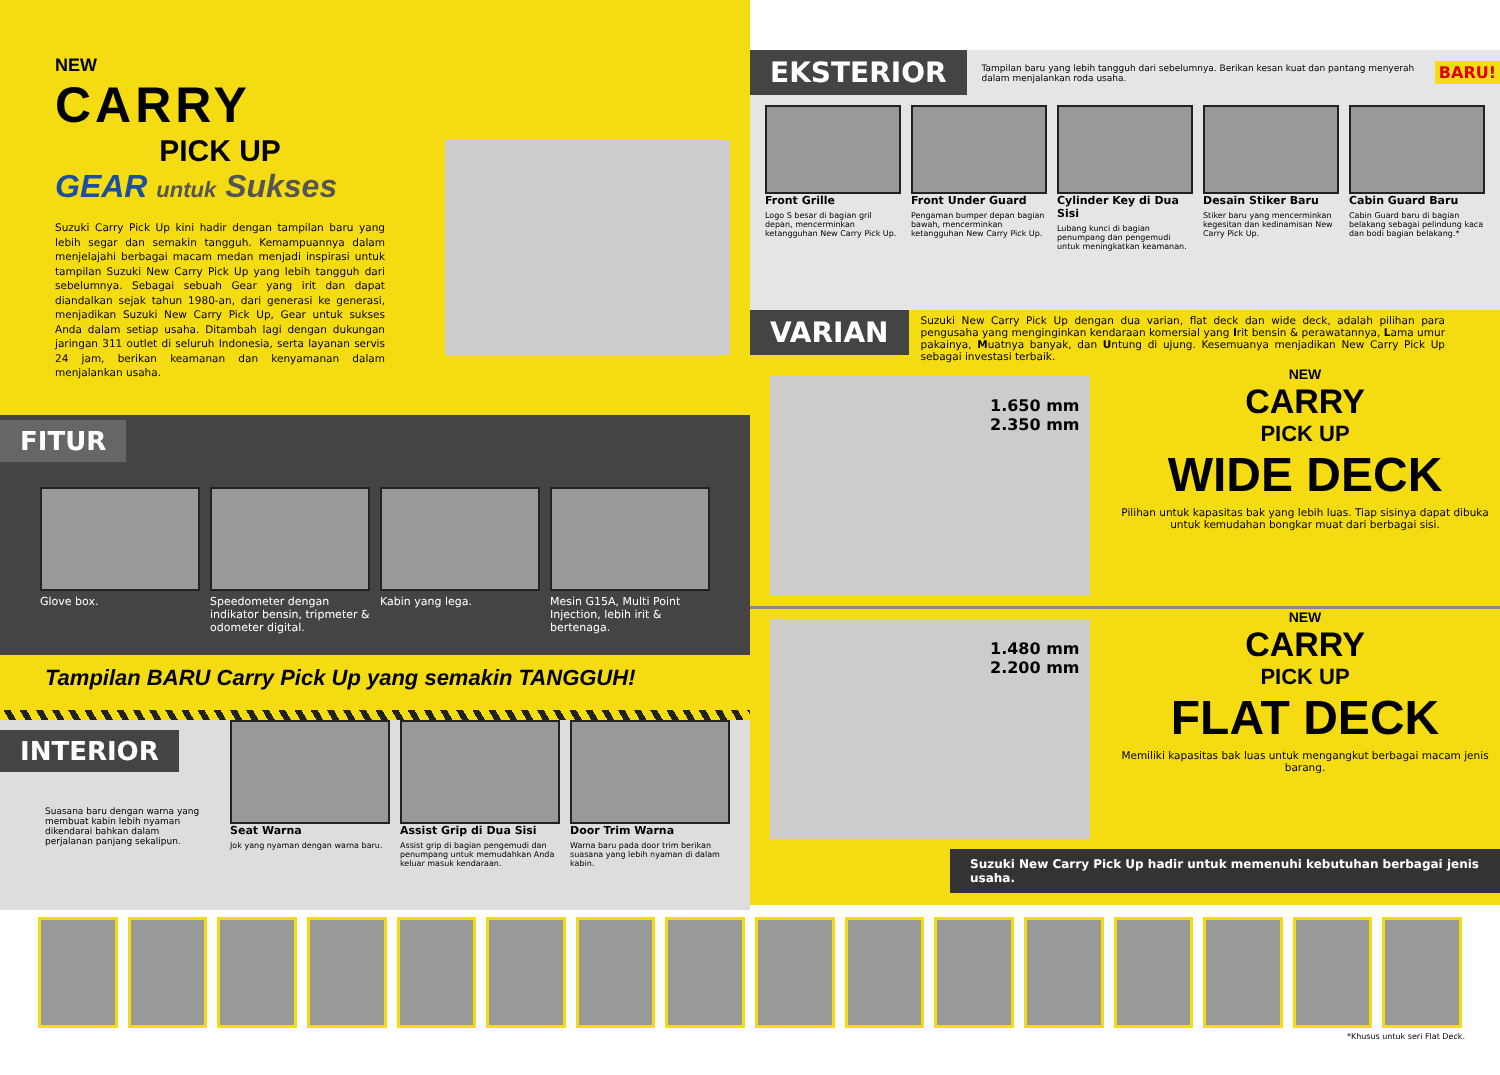NEW
CARRY
PICK UP
GEAR untuk Sukses
Suzuki Carry Pick Up kini hadir dengan tampilan baru yang lebih segar dan semakin tangguh. Kemampuannya dalam menjelajahi berbagai macam medan menjadi inspirasi untuk tampilan Suzuki New Carry Pick Up yang lebih tangguh dari sebelumnya. Sebagai sebuah Gear yang irit dan dapat diandalkan sejak tahun 1980-an, dari generasi ke generasi, menjadikan Suzuki New Carry Pick Up, Gear untuk sukses Anda dalam setiap usaha. Ditambah lagi dengan dukungan jaringan 311 outlet di seluruh Indonesia, serta layanan servis 24 jam, berikan keamanan dan kenyamanan dalam menjalankan usaha.
FITUR
Glove box. Speedometer dengan indikator bensin, tripmeter & odometer digital.
Kabin yang lega. Mesin G15A, Multi Point Injection, lebih irit & bertenaga.
Tampilan BARU Carry Pick Up yang semakin TANGGUH!
INTERIOR
Suasana baru dengan warna yang membuat kabin lebih nyaman dikendarai bahkan dalam perjalanan panjang sekalipun.
Seat Warna
Jok yang nyaman dengan warna baru.
Assist Grip di Dua Sisi
Assist grip di bagian pengemudi dan penumpang untuk memudahkan Anda keluar masuk kendaraan.
Door Trim Warna
Warna baru pada door trim berikan suasana yang lebih nyaman di dalam kabin.
EKSTERIOR
Tampilan baru yang lebih tangguh dari sebelumnya. Berikan kesan kuat dan pantang menyerah dalam menjalankan roda usaha.
BARU!
Front Grille
Logo S besar di bagian gril depan, mencerminkan ketangguhan New Carry Pick Up.
Front Under Guard
Pengaman bumper depan bagian bawah, mencerminkan ketangguhan New Carry Pick Up.
Cylinder Key di Dua Sisi
Lubang kunci di bagian penumpang dan pengemudi untuk meningkatkan keamanan.
Desain Stiker Baru
Stiker baru yang mencerminkan kegesitan dan kedinamisan New Carry Pick Up.
Cabin Guard Baru
Cabin Guard baru di bagian belakang sebagai pelindung kaca dan bodi bagian belakang.*
VARIAN
Suzuki New Carry Pick Up dengan dua varian, flat deck dan wide deck, adalah pilihan para pengusaha yang menginginkan kendaraan komersial yang Irit bensin & perawatannya, Lama umur pakainya, Muatnya banyak, dan Untung di ujung. Kesemuanya menjadikan New Carry Pick Up sebagai investasi terbaik.
1.650 mm
2.350 mm
NEW
CARRY
PICK UP
WIDE DECK
Pilihan untuk kapasitas bak yang lebih luas. Tiap sisinya dapat dibuka untuk kemudahan bongkar muat dari berbagai sisi.
1.480 mm
2.200 mm
NEW
CARRY
PICK UP
FLAT DECK
Memiliki kapasitas bak luas untuk mengangkut berbagai macam jenis barang.
Suzuki New Carry Pick Up hadir untuk memenuhi kebutuhan berbagai jenis usaha.
*Khusus untuk seri Flat Deck.